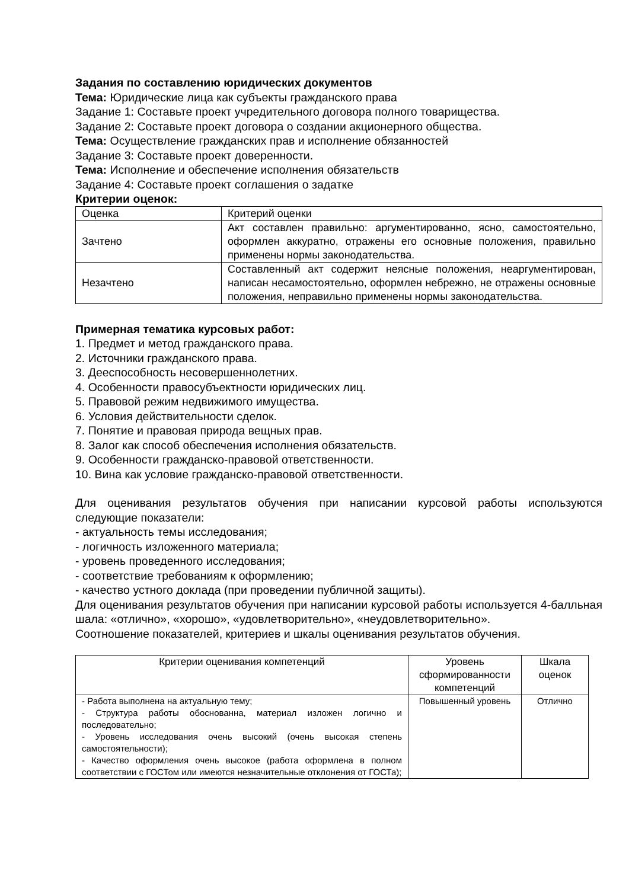Задания по составлению юридических документов
Тема: Юридические лица как субъекты гражданского права
Задание 1: Составьте проект учредительного договора полного товарищества.
Задание 2: Составьте проект договора о создании акционерного общества.
Тема: Осуществление гражданских прав и исполнение обязанностей
Задание 3: Составьте проект доверенности.
Тема: Исполнение и обеспечение исполнения обязательств
Задание 4: Составьте проект соглашения о задатке
Критерии оценок:
| Оценка | Критерий оценки |
| Зачтено | Акт составлен правильно: аргументированно, ясно, самостоятельно, оформлен аккуратно, отражены его основные положения, правильно применены нормы законодательства. |
| Незачтено | Составленный акт содержит неясные положения, неаргументирован, написан несамостоятельно, оформлен небрежно, не отражены основные положения, неправильно применены нормы законодательства. |
Примерная тематика курсовых работ:
1. Предмет и метод гражданского права.
2. Источники гражданского права.
3. Дееспособность несовершеннолетних.
4. Особенности правосубъектности юридических лиц.
5. Правовой режим недвижимого имущества.
6. Условия действительности сделок.
7. Понятие и правовая природа вещных прав.
8. Залог как способ обеспечения исполнения обязательств.
9. Особенности гражданско-правовой ответственности.
10. Вина как условие гражданско-правовой ответственности.
Для оценивания результатов обучения при написании курсовой работы используются следующие показатели:
- актуальность темы исследования;
- логичность изложенного материала;
- уровень проведенного исследования;
- соответствие требованиям к оформлению;
- качество устного доклада (при проведении публичной защиты).
Для оценивания результатов обучения при написании курсовой работы используется 4-балльная шала: «отлично», «хорошо», «удовлетворительно», «неудовлетворительно».
Соотношение показателей, критериев и шкалы оценивания результатов обучения.
| Критерии оценивания компетенций | Уровень сформированности компетенций | Шкала оценок |
| - Работа выполнена на актуальную тему; - Структура работы обоснованна, материал изложен логично и последовательно; - Уровень исследования очень высокий (очень высокая степень самостоятельности); - Качество оформления очень высокое (работа оформлена в полном соответствии с ГОСТом или имеются незначительные отклонения от ГОСТа); | Повышенный уровень | Отлично |